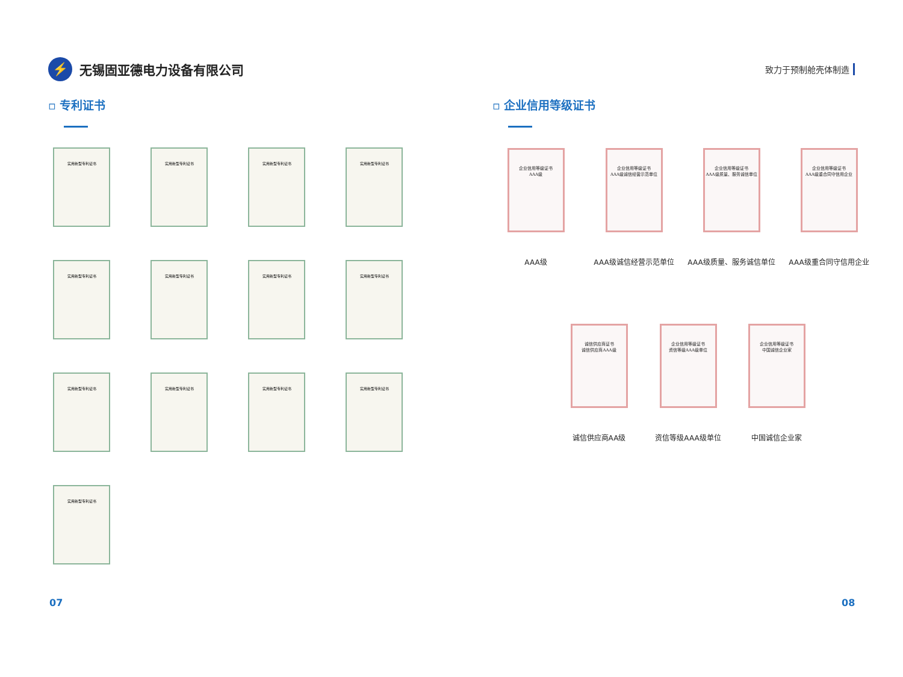⚡
无锡固亚德电力设备有限公司
致力于预制舱壳体制造
▫ 专利证书 ▫ 企业信用等级证书
实用新型专利证书
实用新型专利证书
实用新型专利证书
实用新型专利证书
实用新型专利证书
实用新型专利证书
实用新型专利证书
实用新型专利证书
实用新型专利证书
实用新型专利证书
实用新型专利证书
实用新型专利证书
实用新型专利证书
企业信用等级证书
AAA级
AAA级
企业信用等级证书
AAA级诚信经营示范单位
AAA级诚信经营示范单位
企业信用等级证书
AAA级质量、服务诚信单位
AAA级质量、服务诚信单位
企业信用等级证书
AAA级重合同守信用企业
AAA级重合同守信用企业
诚信供应商证书
诚信供应商AAA级
诚信供应商AA级
企业信用等级证书
资信等级AAA级单位
资信等级AAA级单位
企业信用等级证书
中国诚信企业家
中国诚信企业家
07 08